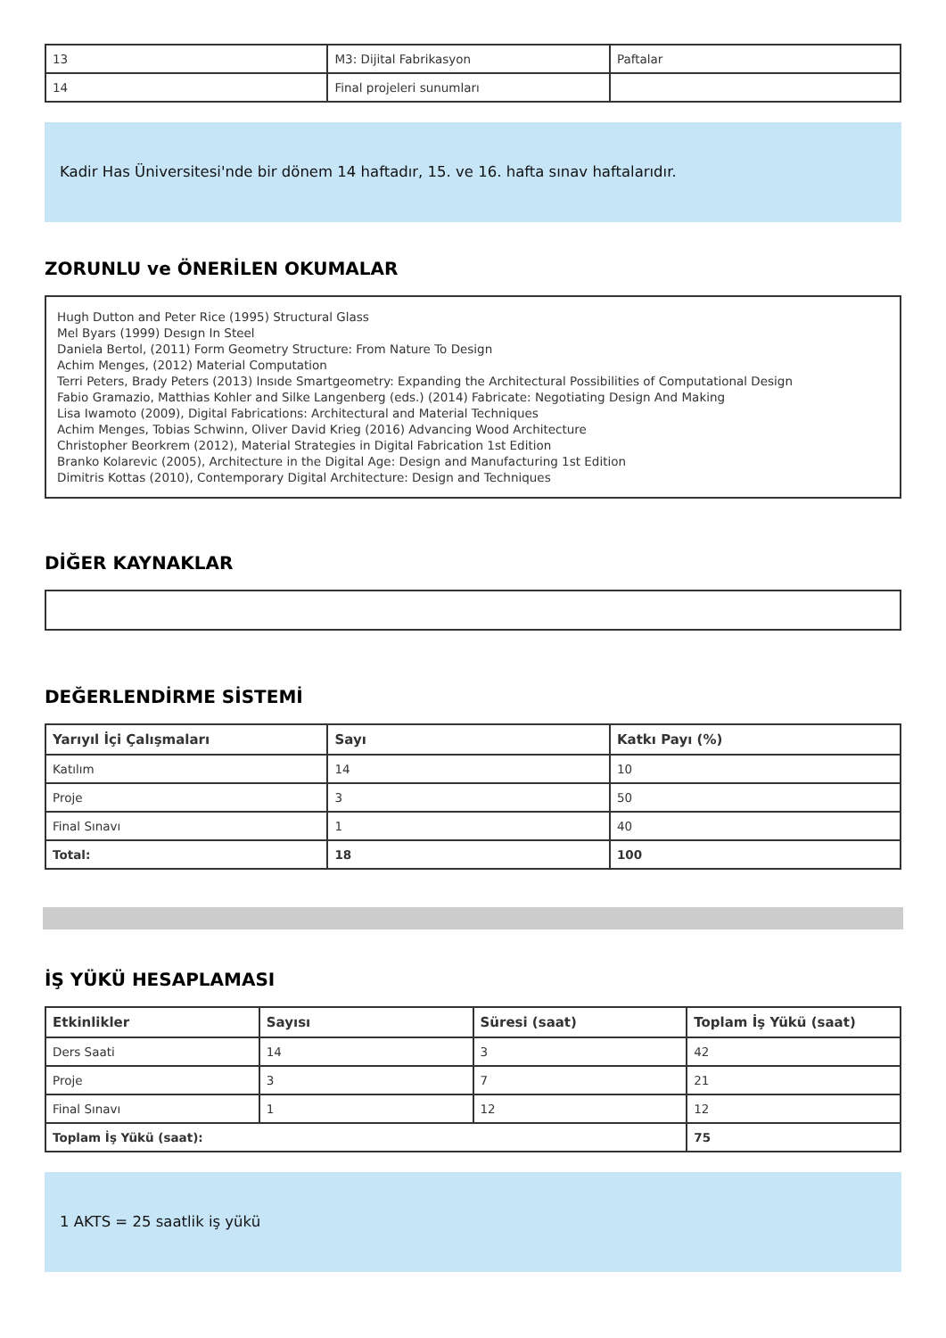| 13 | M3: Dijital Fabrikasyon | Paftalar |
| 14 | Final projeleri sunumları | |
Kadir Has Üniversitesi'nde bir dönem 14 haftadır, 15. ve 16. hafta sınav haftalarıdır.
ZORUNLU ve ÖNERİLEN OKUMALAR
Hugh Dutton and Peter Rice (1995) Structural Glass
Mel Byars (1999) Desıgn In Steel
Daniela Bertol, (2011) Form Geometry Structure: From Nature To Design
Achim Menges, (2012) Material Computation
Terri Peters, Brady Peters (2013) Insıde Smartgeometry: Expanding the Architectural Possibilities of Computational Design
Fabio Gramazio, Matthias Kohler and Silke Langenberg (eds.) (2014) Fabricate: Negotiating Design And Making
Lisa Iwamoto (2009), Digital Fabrications: Architectural and Material Techniques
Achim Menges, Tobias Schwinn, Oliver David Krieg (2016) Advancing Wood Architecture
Christopher Beorkrem (2012), Material Strategies in Digital Fabrication 1st Edition
Branko Kolarevic (2005), Architecture in the Digital Age: Design and Manufacturing 1st Edition
Dimitris Kottas (2010), Contemporary Digital Architecture: Design and Techniques
DİĞER KAYNAKLAR
DEĞERLENDİRME SİSTEMİ
| Yarıyıl İçi Çalışmaları | Sayı | Katkı Payı (%) |
| --- | --- | --- |
| Katılım | 14 | 10 |
| Proje | 3 | 50 |
| Final Sınavı | 1 | 40 |
| Total: | 18 | 100 |
İŞ YÜKÜ HESAPLAMASI
| Etkinlikler | Sayısı | Süresi (saat) | Toplam İş Yükü (saat) |
| --- | --- | --- | --- |
| Ders Saati | 14 | 3 | 42 |
| Proje | 3 | 7 | 21 |
| Final Sınavı | 1 | 12 | 12 |
| Toplam İş Yükü (saat): | | | 75 |
1 AKTS = 25 saatlik iş yükü